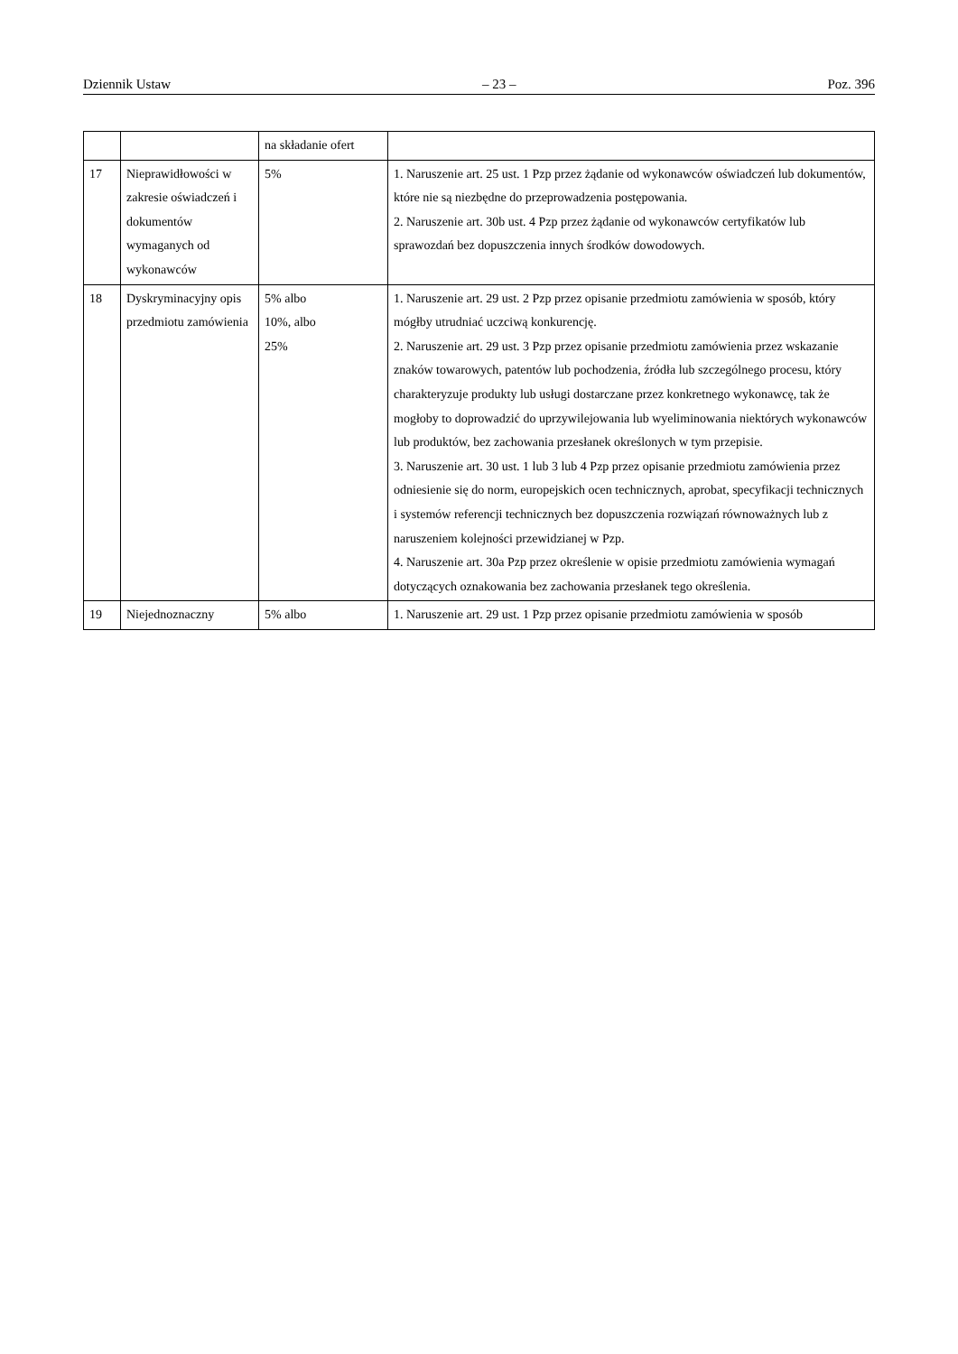Dziennik Ustaw – 23 – Poz. 396
| | | na składanie ofert | |
| 17 | Nieprawidłowości w zakresie oświadczeń i dokumentów wymaganych od wykonawców | 5% | 1. Naruszenie art. 25 ust. 1 Pzp przez żądanie od wykonawców oświadczeń lub dokumentów, które nie są niezbędne do przeprowadzenia postępowania. 2. Naruszenie art. 30b ust. 4 Pzp przez żądanie od wykonawców certyfikatów lub sprawozdań bez dopuszczenia innych środków dowodowych. |
| 18 | Dyskryminacyjny opis przedmiotu zamówienia | 5% albo 10%, albo 25% | 1. Naruszenie art. 29 ust. 2 Pzp przez opisanie przedmiotu zamówienia w sposób, który mógłby utrudniać uczciwą konkurencję. 2. Naruszenie art. 29 ust. 3 Pzp przez opisanie przedmiotu zamówienia przez wskazanie znaków towarowych, patentów lub pochodzenia, źródła lub szczególnego procesu, który charakteryzuje produkty lub usługi dostarczane przez konkretnego wykonawcę, tak że mogłoby to doprowadzić do uprzywilejowania lub wyeliminowania niektórych wykonawców lub produktów, bez zachowania przesłanek określonych w tym przepisie. 3. Naruszenie art. 30 ust. 1 lub 3 lub 4 Pzp przez opisanie przedmiotu zamówienia przez odniesienie się do norm, europejskich ocen technicznych, aprobat, specyfikacji technicznych i systemów referencji technicznych bez dopuszczenia rozwiązań równoważnych lub z naruszeniem kolejności przewidzianej w Pzp. 4. Naruszenie art. 30a Pzp przez określenie w opisie przedmiotu zamówienia wymagań dotyczących oznakowania bez zachowania przesłanek tego określenia. |
| 19 | Niejednoznaczny | 5% albo | 1. Naruszenie art. 29 ust. 1 Pzp przez opisanie przedmiotu zamówienia w sposób |